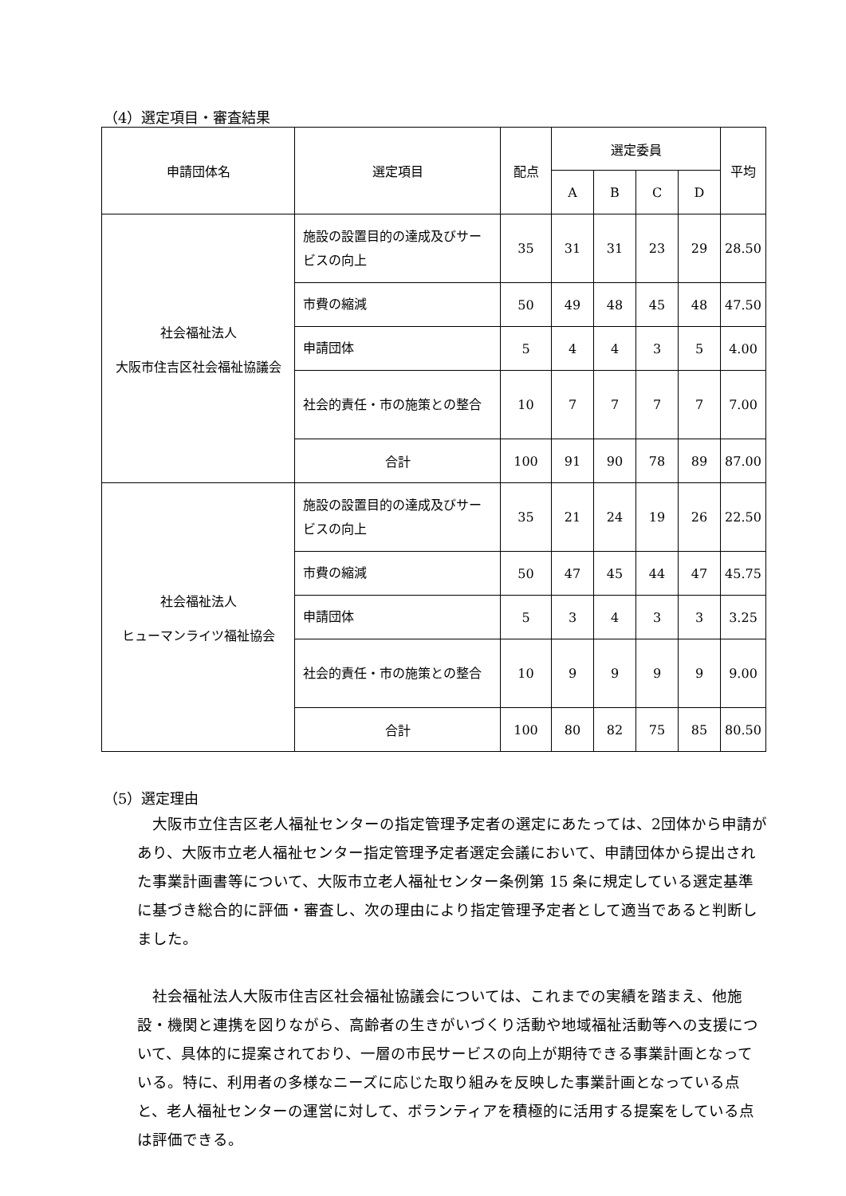（4）選定項目・審査結果
| 申請団体名 | 選定項目 | 配点 | 選定委員 | | | | 平均 |
| --- | --- | --- | --- | --- | --- | --- | --- |
| | | | A | B | C | D | |
| 社会福祉法人 大阪市住吉区社会福祉協議会 | 施設の設置目的の達成及びサービスの向上 | 35 | 31 | 31 | 23 | 29 | 28.50 |
| | 市費の縮減 | 50 | 49 | 48 | 45 | 48 | 47.50 |
| | 申請団体 | 5 | 4 | 4 | 3 | 5 | 4.00 |
| | 社会的責任・市の施策との整合 | 10 | 7 | 7 | 7 | 7 | 7.00 |
| | 合計 | 100 | 91 | 90 | 78 | 89 | 87.00 |
| 社会福祉法人 ヒューマンライツ福祉協会 | 施設の設置目的の達成及びサービスの向上 | 35 | 21 | 24 | 19 | 26 | 22.50 |
| | 市費の縮減 | 50 | 47 | 45 | 44 | 47 | 45.75 |
| | 申請団体 | 5 | 3 | 4 | 3 | 3 | 3.25 |
| | 社会的責任・市の施策との整合 | 10 | 9 | 9 | 9 | 9 | 9.00 |
| | 合計 | 100 | 80 | 82 | 75 | 85 | 80.50 |
（5）選定理由
　大阪市立住吉区老人福祉センターの指定管理予定者の選定にあたっては、2団体から申請があり、大阪市立老人福祉センター指定管理予定者選定会議において、申請団体から提出された事業計画書等について、大阪市立老人福祉センター条例第 15 条に規定している選定基準に基づき総合的に評価・審査し、次の理由により指定管理予定者として適当であると判断しました。
　社会福祉法人大阪市住吉区社会福祉協議会については、これまでの実績を踏まえ、他施設・機関と連携を図りながら、高齢者の生きがいづくり活動や地域福祉活動等への支援について、具体的に提案されており、一層の市民サービスの向上が期待できる事業計画となっている。特に、利用者の多様なニーズに応じた取り組みを反映した事業計画となっている点と、老人福祉センターの運営に対して、ボランティアを積極的に活用する提案をしている点は評価できる。